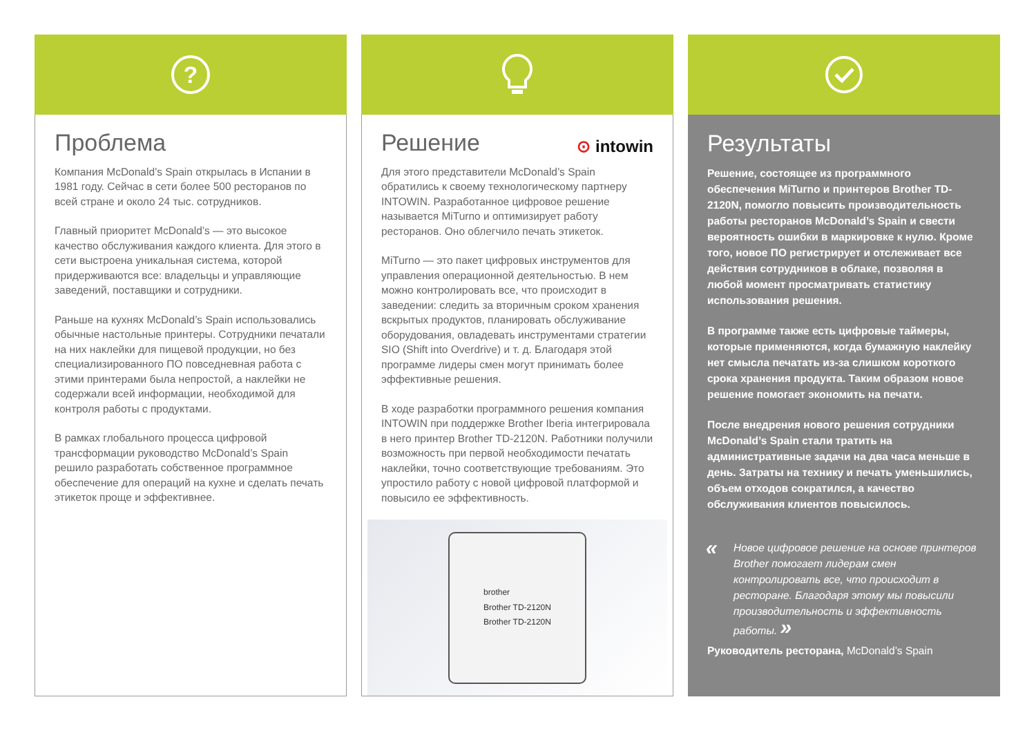?
Проблема
Компания McDonald’s Spain открылась в Испании в 1981 году. Сейчас в сети более 500 ресторанов по всей стране и около 24 тыс. сотрудников.
Главный приоритет McDonald’s — это высокое качество обслуживания каждого клиента. Для этого в сети выстроена уникальная система, которой придерживаются все: владельцы и управляющие заведений, поставщики и сотрудники.
Раньше на кухнях McDonald’s Spain использовались обычные настольные принтеры. Сотрудники печатали на них наклейки для пищевой продукции, но без специализированного ПО повседневная работа с этими принтерами была непростой, а наклейки не содержали всей информации, необходимой для контроля работы с продуктами.
В рамках глобального процесса цифровой трансформации руководство McDonald’s Spain решило разработать собственное программное обеспечение для операций на кухне и сделать печать этикеток проще и эффективнее.
Решение
⊙ intowin
Для этого представители McDonald’s Spain обратились к своему технологическому партнеру INTOWIN. Разработанное цифровое решение называется MiTurno и оптимизирует работу ресторанов. Оно облегчило печать этикеток.
MiTurno — это пакет цифровых инструментов для управления операционной деятельностью. В нем можно контролировать все, что происходит в заведении: следить за вторичным сроком хранения вскрытых продуктов, планировать обслуживание оборудования, овладевать инструментами стратегии SIO (Shift into Overdrive) и т. д. Благодаря этой программе лидеры смен могут принимать более эффективные решения.
В ходе разработки программного решения компания INTOWIN при поддержке Brother Iberia интегрировала в него принтер Brother TD-2120N. Работники получили возможность при первой необходимости печатать наклейки, точно соответствующие требованиям. Это упростило работу с новой цифровой платформой и повысило ее эффективность.
brother
Brother TD-2120N
Brother TD-2120N
Результаты
Решение, состоящее из программного обеспечения MiTurno и принтеров Brother TD-2120N, помогло повысить производительность работы ресторанов McDonald’s Spain и свести вероятность ошибки в маркировке к нулю. Кроме того, новое ПО регистрирует и отслеживает все действия сотрудников в облаке, позволяя в любой момент просматривать статистику использования решения.
В программе также есть цифровые таймеры, которые применяются, когда бумажную наклейку нет смысла печатать из-за слишком короткого срока хранения продукта. Таким образом новое решение помогает экономить на печати.
После внедрения нового решения сотрудники McDonald’s Spain стали тратить на административные задачи на два часа меньше в день. Затраты на технику и печать уменьшились, объем отходов сократился, а качество обслуживания клиентов повысилось.
« Новое цифровое решение на основе принтеров Brother помогает лидерам смен контролировать все, что происходит в ресторане. Благодаря этому мы повысили производительность и эффективность работы. »
Руководитель ресторана, McDonald’s Spain